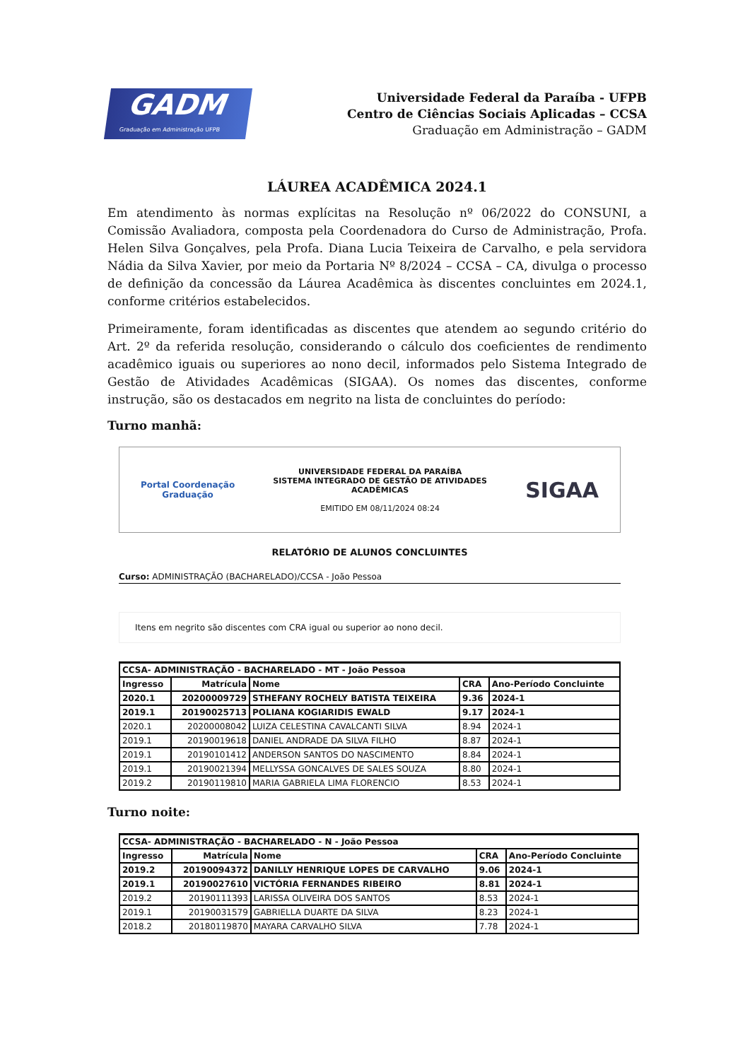GADM
Graduação em Administração UFPB
Universidade Federal da Paraíba - UFPB
Centro de Ciências Sociais Aplicadas – CCSA
Graduação em Administração – GADM
LÁUREA ACADÊMICA 2024.1
Em atendimento às normas explícitas na Resolução nº 06/2022 do CONSUNI, a Comissão Avaliadora, composta pela Coordenadora do Curso de Administração, Profa. Helen Silva Gonçalves, pela Profa. Diana Lucia Teixeira de Carvalho, e pela servidora Nádia da Silva Xavier, por meio da Portaria Nº 8/2024 – CCSA – CA, divulga o processo de definição da concessão da Láurea Acadêmica às discentes concluintes em 2024.1, conforme critérios estabelecidos.
Primeiramente, foram identificadas as discentes que atendem ao segundo critério do Art. 2º da referida resolução, considerando o cálculo dos coeficientes de rendimento acadêmico iguais ou superiores ao nono decil, informados pelo Sistema Integrado de Gestão de Atividades Acadêmicas (SIGAA). Os nomes das discentes, conforme instrução, são os destacados em negrito na lista de concluintes do período:
Turno manhã:
Portal Coordenação
Graduação
UNIVERSIDADE FEDERAL DA PARAÍBA
SISTEMA INTEGRADO DE GESTÃO DE ATIVIDADES
ACADÊMICAS
EMITIDO EM 08/11/2024 08:24
SIGAA
RELATÓRIO DE ALUNOS CONCLUINTES
Curso: ADMINISTRAÇÃO (BACHARELADO)/CCSA - João Pessoa
Itens em negrito são discentes com CRA igual ou superior ao nono decil.
| CCSA- ADMINISTRAÇÃO - BACHARELADO - MT - João Pessoa | | | | |
| --- | --- | --- | --- | --- |
| Ingresso | Matrícula | Nome | CRA | Ano-Período Concluinte |
| 2020.1 | 20200009729 | STHEFANY ROCHELY BATISTA TEIXEIRA | 9.36 | 2024-1 |
| 2019.1 | 20190025713 | POLIANA KOGIARIDIS EWALD | 9.17 | 2024-1 |
| 2020.1 | 20200008042 | LUIZA CELESTINA CAVALCANTI SILVA | 8.94 | 2024-1 |
| 2019.1 | 20190019618 | DANIEL ANDRADE DA SILVA FILHO | 8.87 | 2024-1 |
| 2019.1 | 20190101412 | ANDERSON SANTOS DO NASCIMENTO | 8.84 | 2024-1 |
| 2019.1 | 20190021394 | MELLYSSA GONCALVES DE SALES SOUZA | 8.80 | 2024-1 |
| 2019.2 | 20190119810 | MARIA GABRIELA LIMA FLORENCIO | 8.53 | 2024-1 |
Turno noite:
| CCSA- ADMINISTRAÇÃO - BACHARELADO - N - João Pessoa | | | | |
| --- | --- | --- | --- | --- |
| Ingresso | Matrícula | Nome | CRA | Ano-Período Concluinte |
| 2019.2 | 20190094372 | DANILLY HENRIQUE LOPES DE CARVALHO | 9.06 | 2024-1 |
| 2019.1 | 20190027610 | VICTÓRIA FERNANDES RIBEIRO | 8.81 | 2024-1 |
| 2019.2 | 20190111393 | LARISSA OLIVEIRA DOS SANTOS | 8.53 | 2024-1 |
| 2019.1 | 20190031579 | GABRIELLA DUARTE DA SILVA | 8.23 | 2024-1 |
| 2018.2 | 20180119870 | MAYARA CARVALHO SILVA | 7.78 | 2024-1 |